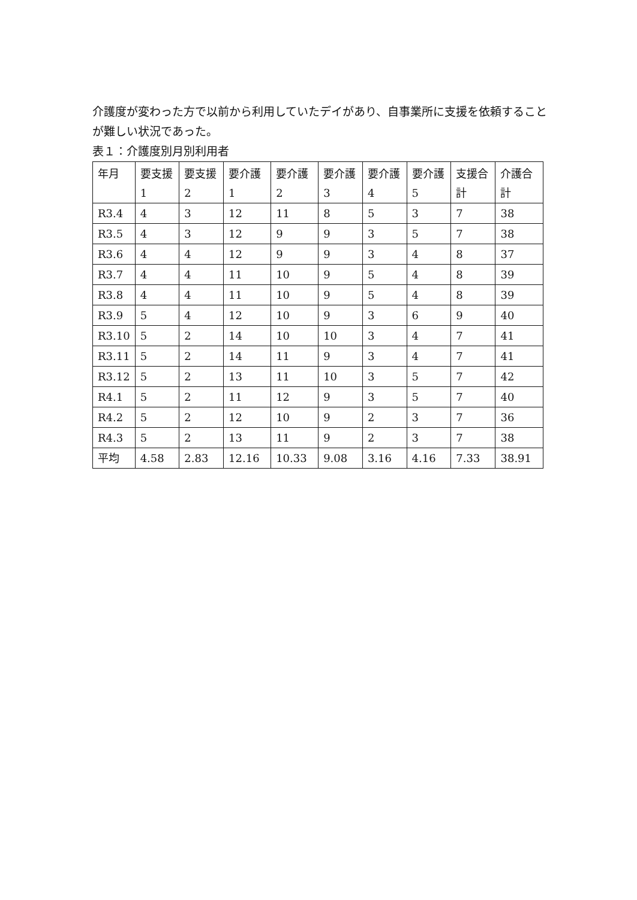介護度が変わった方で以前から利用していたデイがあり、自事業所に支援を依頼することが難しい状況であった。
表１：介護度別月別利用者
| 年月 | 要支援 1 | 要支援 2 | 要介護 1 | 要介護 2 | 要介護 3 | 要介護 4 | 要介護 5 | 支援合計 | 介護合計 |
| R3.4 | 4 | 3 | 12 | 11 | 8 | 5 | 3 | 7 | 38 |
| R3.5 | 4 | 3 | 12 | 9 | 9 | 3 | 5 | 7 | 38 |
| R3.6 | 4 | 4 | 12 | 9 | 9 | 3 | 4 | 8 | 37 |
| R3.7 | 4 | 4 | 11 | 10 | 9 | 5 | 4 | 8 | 39 |
| R3.8 | 4 | 4 | 11 | 10 | 9 | 5 | 4 | 8 | 39 |
| R3.9 | 5 | 4 | 12 | 10 | 9 | 3 | 6 | 9 | 40 |
| R3.10 | 5 | 2 | 14 | 10 | 10 | 3 | 4 | 7 | 41 |
| R3.11 | 5 | 2 | 14 | 11 | 9 | 3 | 4 | 7 | 41 |
| R3.12 | 5 | 2 | 13 | 11 | 10 | 3 | 5 | 7 | 42 |
| R4.1 | 5 | 2 | 11 | 12 | 9 | 3 | 5 | 7 | 40 |
| R4.2 | 5 | 2 | 12 | 10 | 9 | 2 | 3 | 7 | 36 |
| R4.3 | 5 | 2 | 13 | 11 | 9 | 2 | 3 | 7 | 38 |
| 平均 | 4.58 | 2.83 | 12.16 | 10.33 | 9.08 | 3.16 | 4.16 | 7.33 | 38.91 |